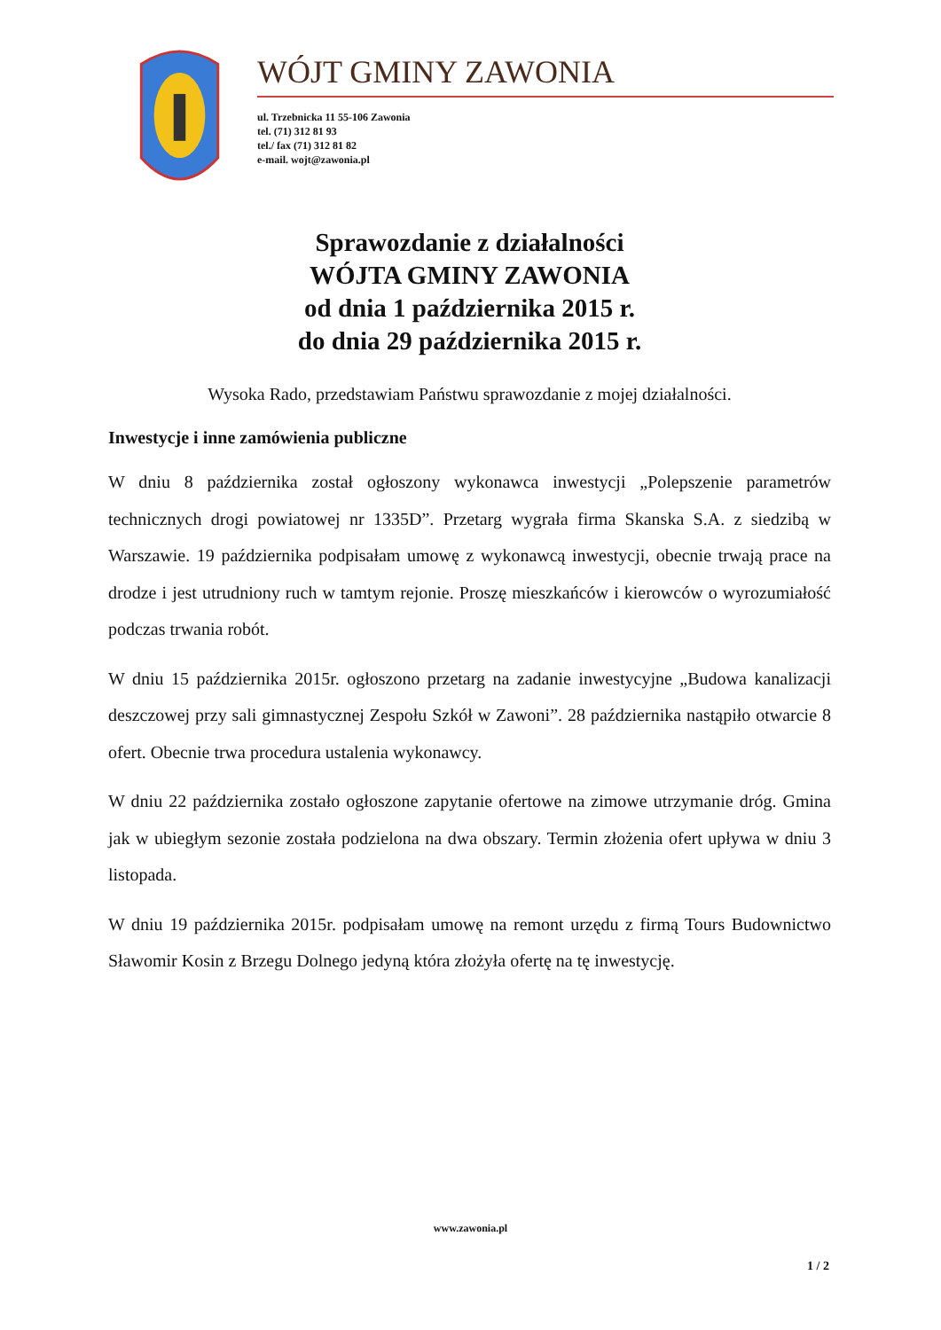WÓJT GMINY ZAWONIA
ul. Trzebnicka 11 55-106 Zawonia
tel. (71) 312 81 93
tel./ fax (71) 312 81 82
e-mail. wojt@zawonia.pl
Sprawozdanie z działalności
WÓJTA GMINY ZAWONIA
od dnia 1 października 2015 r.
do dnia 29 października 2015 r.
Wysoka Rado, przedstawiam Państwu sprawozdanie z mojej działalności.
Inwestycje i inne zamówienia publiczne
W dniu 8 października został ogłoszony wykonawca inwestycji „Polepszenie parametrów technicznych drogi powiatowej nr 1335D”. Przetarg wygrała firma Skanska S.A. z siedzibą w Warszawie. 19 października podpisałam umowę z wykonawcą inwestycji, obecnie trwają prace na drodze i jest utrudniony ruch w tamtym rejonie. Proszę mieszkańców i kierowców o wyrozumiałość podczas trwania robót.
W dniu 15 października 2015r. ogłoszono przetarg na zadanie inwestycyjne „Budowa kanalizacji deszczowej przy sali gimnastycznej Zespołu Szkół w Zawoni”. 28 października nastąpiło otwarcie 8 ofert. Obecnie trwa procedura ustalenia wykonawcy.
W dniu 22 października zostało ogłoszone zapytanie ofertowe na zimowe utrzymanie dróg. Gmina jak w ubiegłym sezonie została podzielona na dwa obszary. Termin złożenia ofert upływa w dniu 3 listopada.
W dniu 19 października 2015r. podpisałam umowę na remont urzędu z firmą Tours Budownictwo Sławomir Kosin z Brzegu Dolnego jedyną która złożyła ofertę na tę inwestycję.
www.zawonia.pl
1 / 2